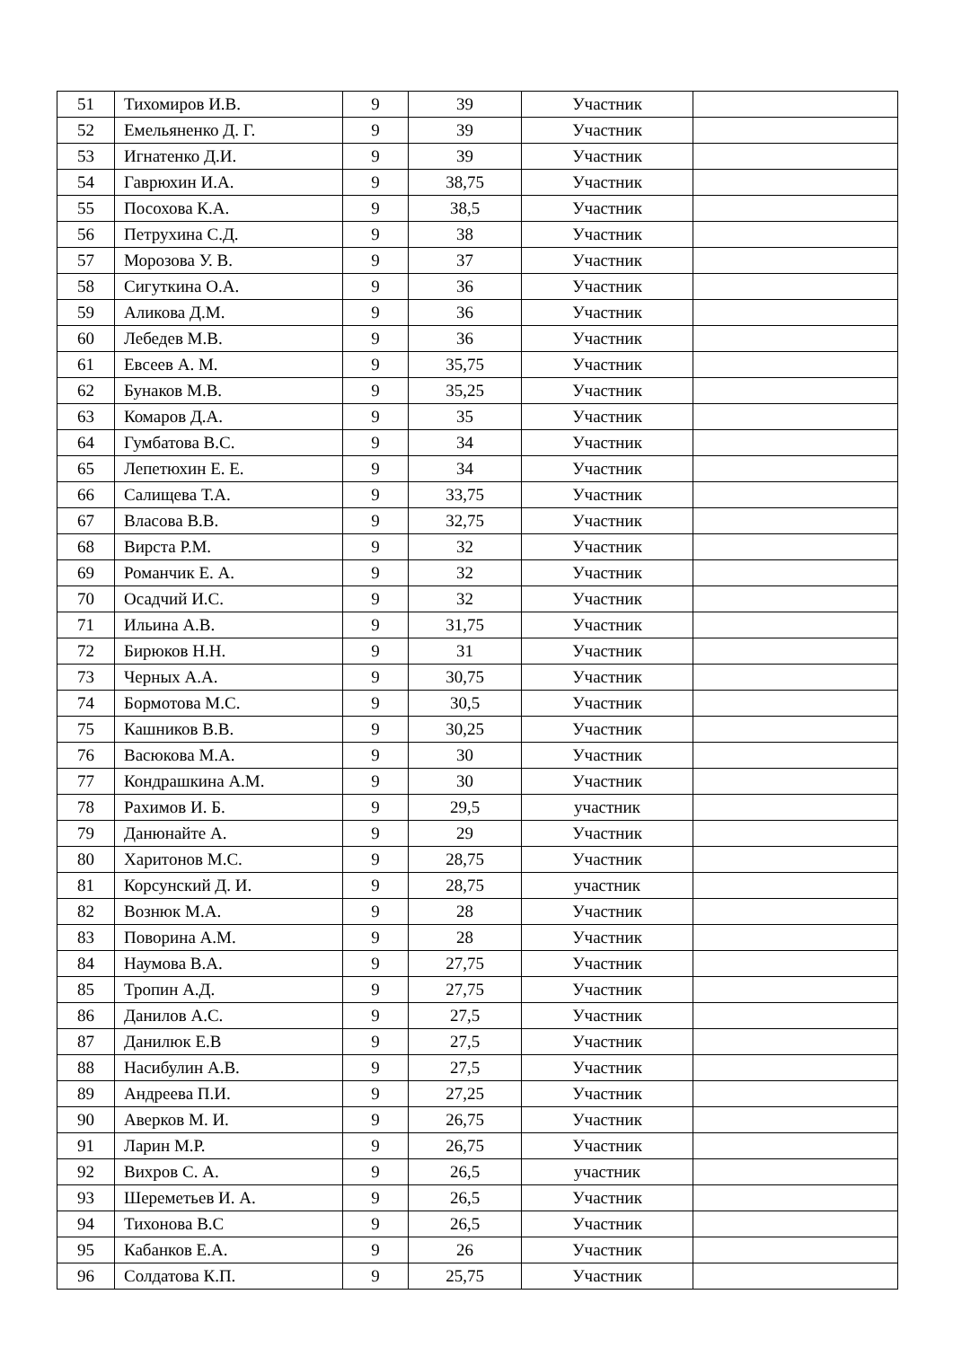| 51 | Тихомиров И.В. | 9 | 39 | Участник | |
| 52 | Емельяненко Д. Г. | 9 | 39 | Участник | |
| 53 | Игнатенко Д.И. | 9 | 39 | Участник | |
| 54 | Гаврюхин И.А. | 9 | 38,75 | Участник | |
| 55 | Посохова К.А. | 9 | 38,5 | Участник | |
| 56 | Петрухина С.Д. | 9 | 38 | Участник | |
| 57 | Морозова У. В. | 9 | 37 | Участник | |
| 58 | Сигуткина О.А. | 9 | 36 | Участник | |
| 59 | Аликова Д.М. | 9 | 36 | Участник | |
| 60 | Лебедев М.В. | 9 | 36 | Участник | |
| 61 | Евсеев А. М. | 9 | 35,75 | Участник | |
| 62 | Бунаков М.В. | 9 | 35,25 | Участник | |
| 63 | Комаров Д.А. | 9 | 35 | Участник | |
| 64 | Гумбатова В.С. | 9 | 34 | Участник | |
| 65 | Лепетюхин Е. Е. | 9 | 34 | Участник | |
| 66 | Салищева Т.А. | 9 | 33,75 | Участник | |
| 67 | Власова В.В. | 9 | 32,75 | Участник | |
| 68 | Вирста Р.М. | 9 | 32 | Участник | |
| 69 | Романчик Е. А. | 9 | 32 | Участник | |
| 70 | Осадчий И.С. | 9 | 32 | Участник | |
| 71 | Ильина А.В. | 9 | 31,75 | Участник | |
| 72 | Бирюков Н.Н. | 9 | 31 | Участник | |
| 73 | Черных А.А. | 9 | 30,75 | Участник | |
| 74 | Бормотова М.С. | 9 | 30,5 | Участник | |
| 75 | Кашников В.В. | 9 | 30,25 | Участник | |
| 76 | Васюкова М.А. | 9 | 30 | Участник | |
| 77 | Кондрашкина А.М. | 9 | 30 | Участник | |
| 78 | Рахимов И. Б. | 9 | 29,5 | участник | |
| 79 | Данюнайте А. | 9 | 29 | Участник | |
| 80 | Харитонов М.С. | 9 | 28,75 | Участник | |
| 81 | Корсунский Д. И. | 9 | 28,75 | участник | |
| 82 | Вознюк М.А. | 9 | 28 | Участник | |
| 83 | Поворина А.М. | 9 | 28 | Участник | |
| 84 | Наумова В.А. | 9 | 27,75 | Участник | |
| 85 | Тропин А.Д. | 9 | 27,75 | Участник | |
| 86 | Данилов А.С. | 9 | 27,5 | Участник | |
| 87 | Данилюк Е.В | 9 | 27,5 | Участник | |
| 88 | Насибулин А.В. | 9 | 27,5 | Участник | |
| 89 | Андреева П.И. | 9 | 27,25 | Участник | |
| 90 | Аверков М. И. | 9 | 26,75 | Участник | |
| 91 | Ларин М.Р. | 9 | 26,75 | Участник | |
| 92 | Вихров С. А. | 9 | 26,5 | участник | |
| 93 | Шереметьев И. А. | 9 | 26,5 | Участник | |
| 94 | Тихонова В.С | 9 | 26,5 | Участник | |
| 95 | Кабанков Е.А. | 9 | 26 | Участник | |
| 96 | Солдатова К.П. | 9 | 25,75 | Участник | |